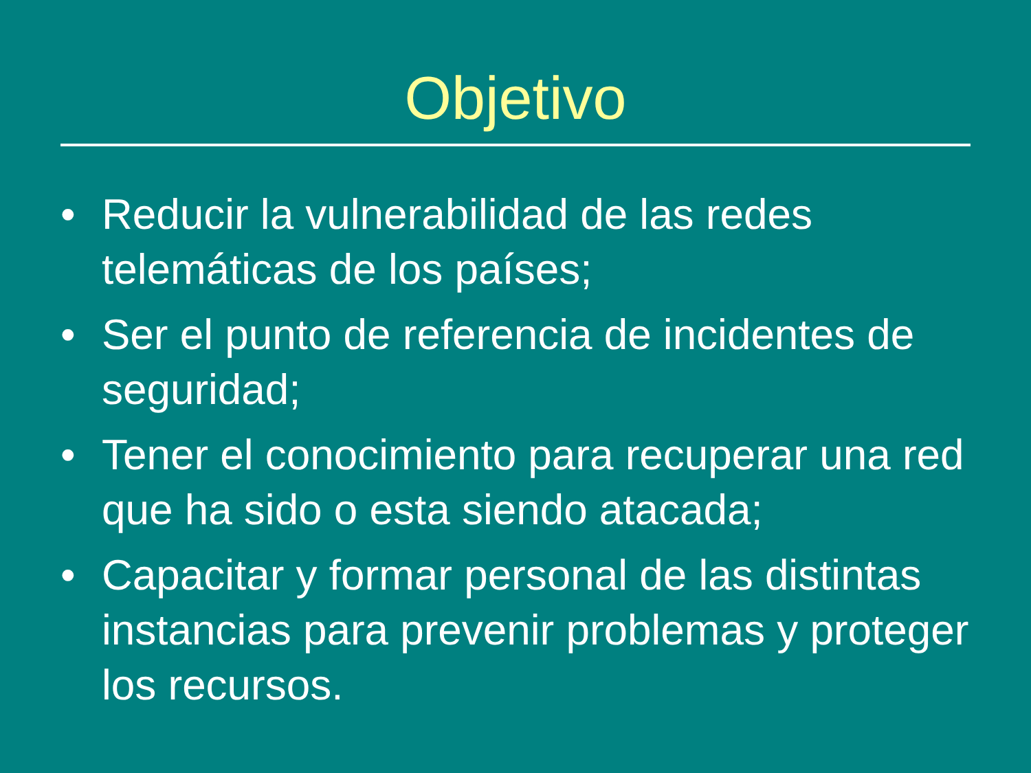Objetivo
• Reducir la vulnerabilidad de las redes telemáticas de los países;
• Ser el punto de referencia de incidentes de seguridad;
• Tener el conocimiento para recuperar una red que ha sido o esta siendo atacada;
• Capacitar y formar personal de las distintas instancias para prevenir problemas y proteger los recursos.